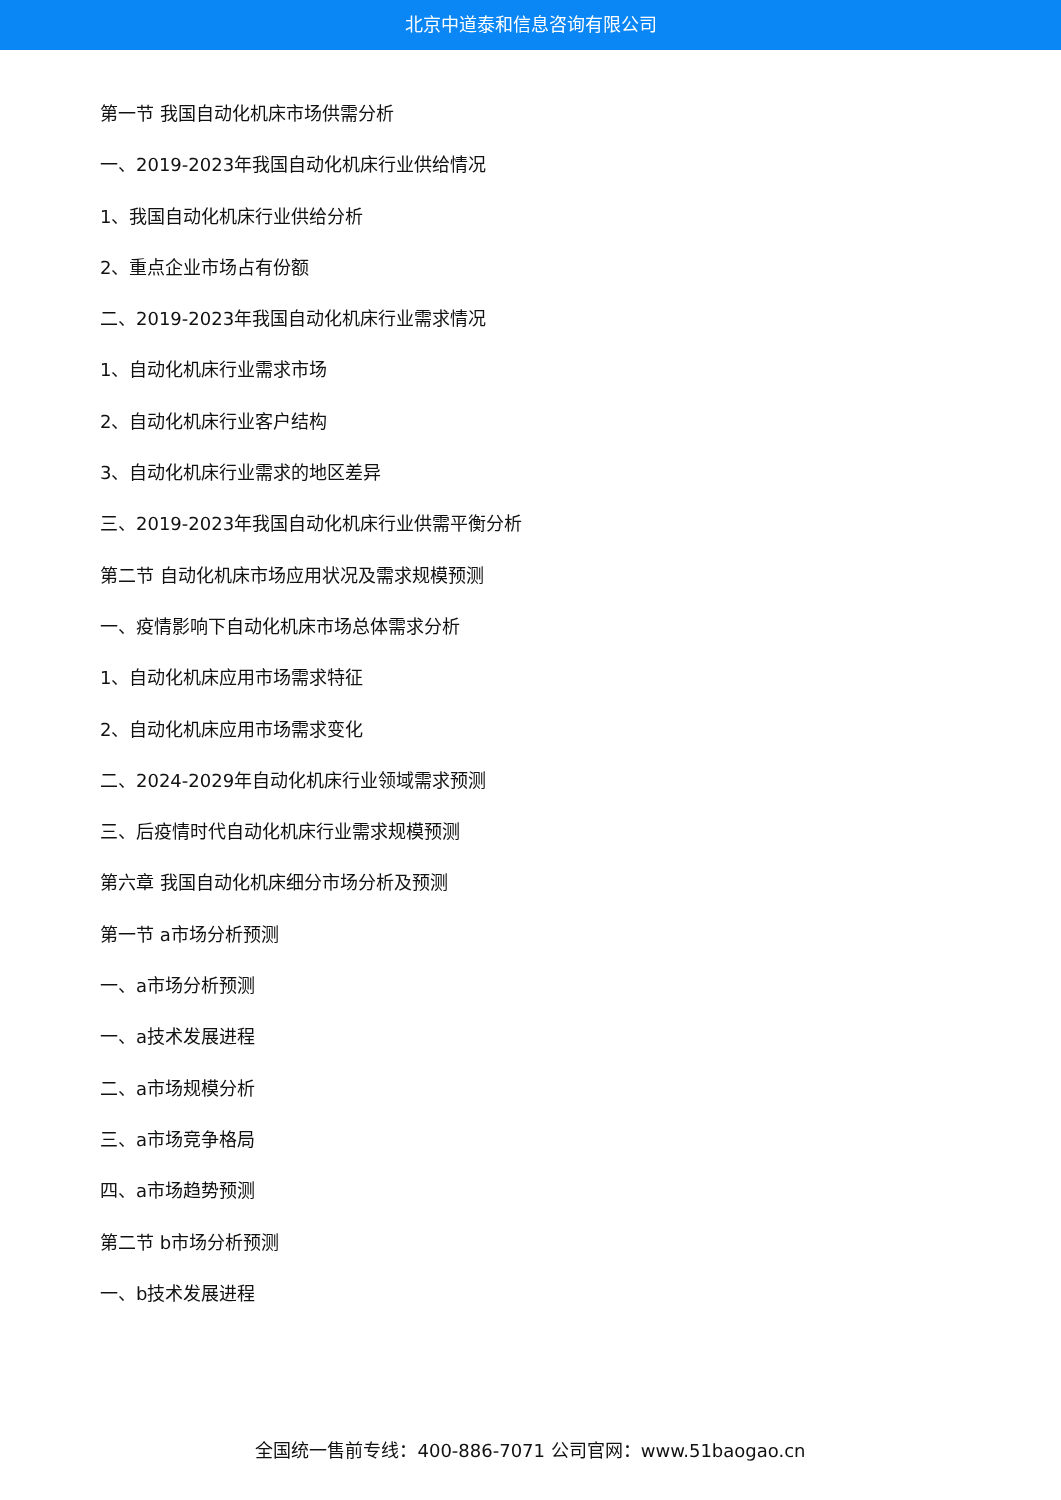北京中道泰和信息咨询有限公司
第一节 我国自动化机床市场供需分析
一、2019-2023年我国自动化机床行业供给情况
1、我国自动化机床行业供给分析
2、重点企业市场占有份额
二、2019-2023年我国自动化机床行业需求情况
1、自动化机床行业需求市场
2、自动化机床行业客户结构
3、自动化机床行业需求的地区差异
三、2019-2023年我国自动化机床行业供需平衡分析
第二节 自动化机床市场应用状况及需求规模预测
一、疫情影响下自动化机床市场总体需求分析
1、自动化机床应用市场需求特征
2、自动化机床应用市场需求变化
二、2024-2029年自动化机床行业领域需求预测
三、后疫情时代自动化机床行业需求规模预测
第六章 我国自动化机床细分市场分析及预测
第一节 a市场分析预测
一、a市场分析预测
一、a技术发展进程
二、a市场规模分析
三、a市场竞争格局
四、a市场趋势预测
第二节 b市场分析预测
一、b技术发展进程
全国统一售前专线：400-886-7071 公司官网：www.51baogao.cn